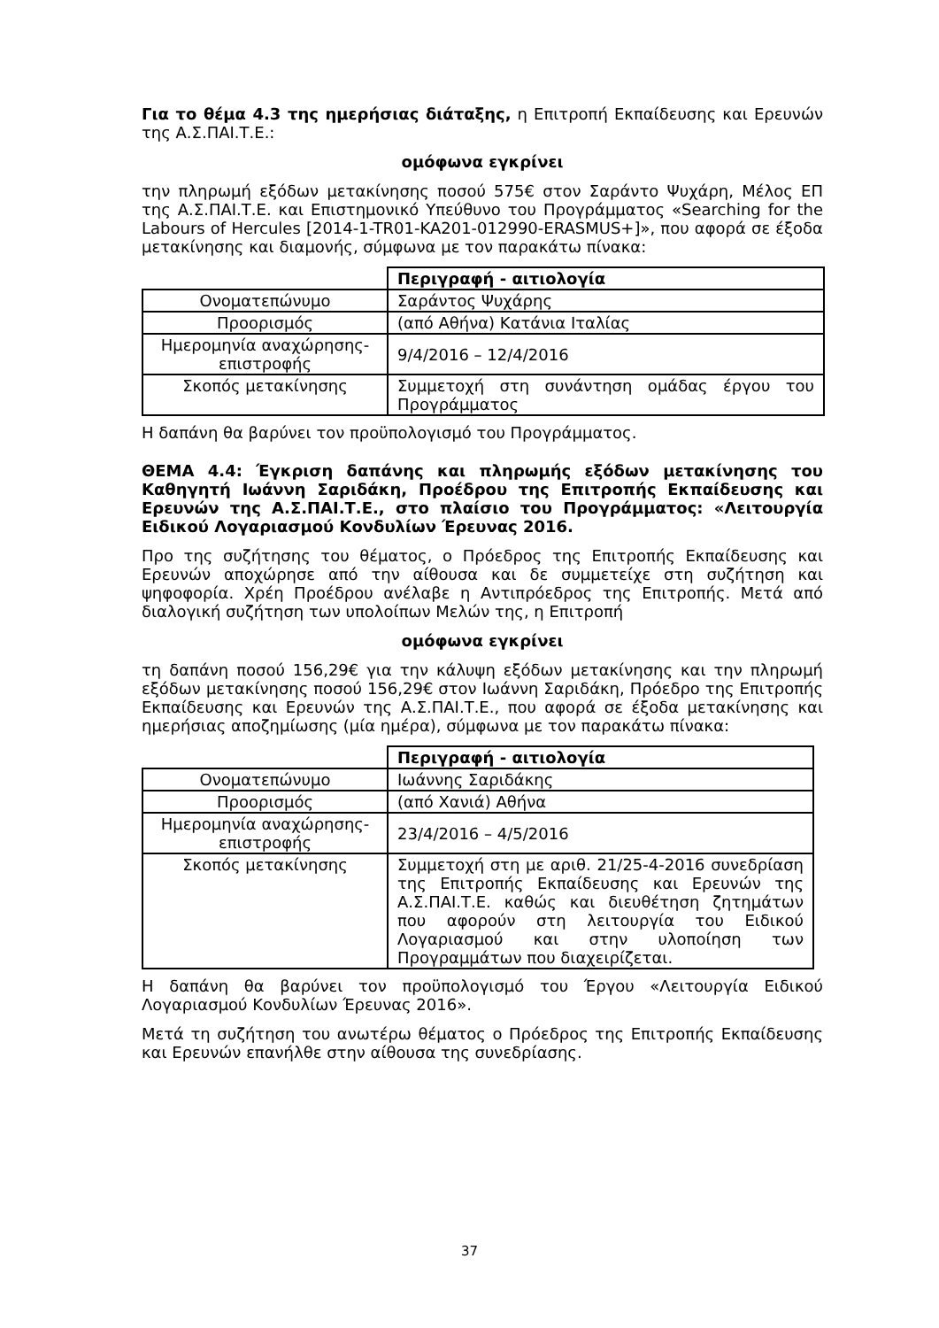Για το θέμα 4.3 της ημερήσιας διάταξης, η Επιτροπή Εκπαίδευσης και Ερευνών της Α.Σ.ΠΑΙ.Τ.Ε.:
ομόφωνα εγκρίνει
την πληρωμή εξόδων μετακίνησης ποσού 575€ στον Σαράντο Ψυχάρη, Μέλος ΕΠ της Α.Σ.ΠΑΙ.Τ.Ε. και Επιστημονικό Υπεύθυνο του Προγράμματος «Searching for the Labours of Hercules [2014-1-TR01-KA201-012990-ERASMUS+]», που αφορά σε έξοδα μετακίνησης και διαμονής, σύμφωνα με τον παρακάτω πίνακα:
| | Περιγραφή - αιτιολογία |
| Ονοματεπώνυμο | Σαράντος Ψυχάρης |
| Προορισμός | (από Αθήνα) Κατάνια Ιταλίας |
| Ημερομηνία αναχώρησης-επιστροφής | 9/4/2016 – 12/4/2016 |
| Σκοπός μετακίνησης | Συμμετοχή στη συνάντηση ομάδας έργου του Προγράμματος |
Η δαπάνη θα βαρύνει τον προϋπολογισμό του Προγράμματος.
ΘΕΜΑ 4.4: Έγκριση δαπάνης και πληρωμής εξόδων μετακίνησης του Καθηγητή Ιωάννη Σαριδάκη, Προέδρου της Επιτροπής Εκπαίδευσης και Ερευνών της Α.Σ.ΠΑΙ.Τ.Ε., στο πλαίσιο του Προγράμματος: «Λειτουργία Ειδικού Λογαριασμού Κονδυλίων Έρευνας 2016.
Προ της συζήτησης του θέματος, ο Πρόεδρος της Επιτροπής Εκπαίδευσης και Ερευνών αποχώρησε από την αίθουσα και δε συμμετείχε στη συζήτηση και ψηφοφορία. Χρέη Προέδρου ανέλαβε η Αντιπρόεδρος της Επιτροπής. Μετά από διαλογική συζήτηση των υπολοίπων Μελών της, η Επιτροπή
ομόφωνα εγκρίνει
τη δαπάνη ποσού 156,29€ για την κάλυψη εξόδων μετακίνησης και την πληρωμή εξόδων μετακίνησης ποσού 156,29€ στον Ιωάννη Σαριδάκη, Πρόεδρο της Επιτροπής Εκπαίδευσης και Ερευνών της Α.Σ.ΠΑΙ.Τ.Ε., που αφορά σε έξοδα μετακίνησης και ημερήσιας αποζημίωσης (μία ημέρα), σύμφωνα με τον παρακάτω πίνακα:
| | Περιγραφή - αιτιολογία |
| Ονοματεπώνυμο | Ιωάννης Σαριδάκης |
| Προορισμός | (από Χανιά) Αθήνα |
| Ημερομηνία αναχώρησης-επιστροφής | 23/4/2016 – 4/5/2016 |
| Σκοπός μετακίνησης | Συμμετοχή στη με αριθ. 21/25-4-2016 συνεδρίαση της Επιτροπής Εκπαίδευσης και Ερευνών της Α.Σ.ΠΑΙ.Τ.Ε. καθώς και διευθέτηση ζητημάτων που αφορούν στη λειτουργία του Ειδικού Λογαριασμού και στην υλοποίηση των Προγραμμάτων που διαχειρίζεται. |
Η δαπάνη θα βαρύνει τον προϋπολογισμό του Έργου «Λειτουργία Ειδικού Λογαριασμού Κονδυλίων Έρευνας 2016».
Μετά τη συζήτηση του ανωτέρω θέματος ο Πρόεδρος της Επιτροπής Εκπαίδευσης και Ερευνών επανήλθε στην αίθουσα της συνεδρίασης.
37